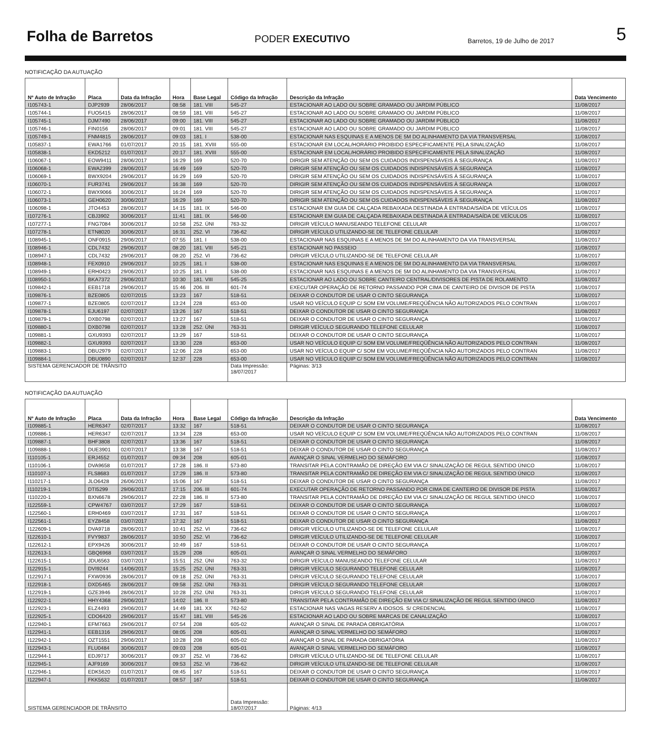Folha de Barretos
PODER EXECUTIVO
Barretos, 19 de Julho de 2017
5
NOTIFICAÇÃO DA AUTUAÇÃO
| Nº Auto de Infração | Placa | Data da Infração | Hora | Base Legal | Código da Infração | Descrição da Infração | Data Vencimento |
| --- | --- | --- | --- | --- | --- | --- | --- |
| I105743-1 | DJP2939 | 28/06/2017 | 08:58 | 181. VIII | 545-27 | ESTACIONAR AO LADO OU SOBRE GRAMADO OU JARDIM PÚBLICO | 11/08/2017 |
| I105744-1 | FUO5415 | 28/06/2017 | 08:59 | 181. VIII | 545-27 | ESTACIONAR AO LADO OU SOBRE GRAMADO OU JARDIM PÚBLICO | 11/08/2017 |
| I105745-1 | DJM7490 | 28/06/2017 | 09:00 | 181. VIII | 545-27 | ESTACIONAR AO LADO OU SOBRE GRAMADO OU JARDIM PÚBLICO | 11/08/2017 |
| I105746-1 | FIN0156 | 28/06/2017 | 09:01 | 181. VIII | 545-27 | ESTACIONAR AO LADO OU SOBRE GRAMADO OU JARDIM PÚBLICO | 11/08/2017 |
| I105749-1 | FNM4815 | 28/06/2017 | 09:03 | 181. I | 538-00 | ESTACIONAR NAS ESQUINAS E A MENOS DE 5M DO ALINHAMENTO DA VIA TRANSVERSAL | 11/08/2017 |
| I105837-1 | EWA1766 | 01/07/2017 | 20:15 | 181. XVIII | 555-00 | ESTACIONAR EM LOCAL/HORÁRIO PROIBIDO ESPECIFICAMENTE PELA SINALIZAÇÃO | 11/08/2017 |
| I105838-1 | EKD5212 | 01/07/2017 | 20:17 | 181. XVIII | 555-00 | ESTACIONAR EM LOCAL/HORÁRIO PROIBIDO ESPECIFICAMENTE PELA SINALIZAÇÃO | 11/08/2017 |
| I106067-1 | EOW9411 | 28/06/2017 | 16:29 | 169 | 520-70 | DIRIGIR SEM ATENÇÃO OU SEM OS CUIDADOS INDISPENSÁVEIS À SEGURANÇA | 11/08/2017 |
| I106068-1 | EWA2399 | 28/06/2017 | 16:49 | 169 | 520-70 | DIRIGIR SEM ATENÇÃO OU SEM OS CUIDADOS INDISPENSÁVEIS À SEGURANÇA | 11/08/2017 |
| I106069-1 | BWX9204 | 29/06/2017 | 16:29 | 169 | 520-70 | DIRIGIR SEM ATENÇÃO OU SEM OS CUIDADOS INDISPENSÁVEIS À SEGURANÇA | 11/08/2017 |
| I106070-1 | FUR3741 | 29/06/2017 | 16:38 | 169 | 520-70 | DIRIGIR SEM ATENÇÃO OU SEM OS CUIDADOS INDISPENSÁVEIS À SEGURANÇA | 11/08/2017 |
| I106072-1 | BWX9066 | 30/06/2017 | 16:24 | 169 | 520-70 | DIRIGIR SEM ATENÇÃO OU SEM OS CUIDADOS INDISPENSÁVEIS À SEGURANÇA | 11/08/2017 |
| I106073-1 | GEH0620 | 30/06/2017 | 16:29 | 169 | 520-70 | DIRIGIR SEM ATENÇÃO OU SEM OS CUIDADOS INDISPENSÁVEIS À SEGURANÇA | 11/08/2017 |
| I106098-1 | JTO4453 | 28/06/2017 | 14:15 | 181. IX | 546-00 | ESTACIONAR EM GUIA DE CALÇADA REBAIXADA DESTINADA À ENTRADA/SAÍDA DE VEÍCULOS | 11/08/2017 |
| I107276-1 | CBJ3902 | 30/06/2017 | 11:41 | 181. IX | 546-00 | ESTACIONAR EM GUIA DE CALÇADA REBAIXADA DESTINADA À ENTRADA/SAÍDA DE VEÍCULOS | 11/08/2017 |
| I107277-1 | FNG7084 | 30/06/2017 | 10:58 | 252. ÚNI | 763-32 | DIRIGIR VEÍCULO MANUSEANDO TELEFONE CELULAR | 11/08/2017 |
| I107278-1 | ETN8020 | 30/06/2017 | 16:31 | 252. VI | 736-62 | DIRIGIR VEÍCULO UTILIZANDO-SE DE TELEFONE CELULAR | 11/08/2017 |
| I108945-1 | ONF0915 | 29/06/2017 | 07:55 | 181. I | 538-00 | ESTACIONAR NAS ESQUINAS E A MENOS DE 5M DO ALINHAMENTO DA VIA TRANSVERSAL | 11/08/2017 |
| I108946-1 | CDL7432 | 29/06/2017 | 08:20 | 181. VIII | 545-21 | ESTACIONAR NO PASSEIO | 11/08/2017 |
| I108947-1 | CDL7432 | 29/06/2017 | 08:20 | 252. VI | 736-62 | DIRIGIR VEÍCULO UTILIZANDO-SE DE TELEFONE CELULAR | 11/08/2017 |
| I108948-1 | FEX0910 | 29/06/2017 | 10:25 | 181. I | 538-00 | ESTACIONAR NAS ESQUINAS E A MENOS DE 5M DO ALINHAMENTO DA VIA TRANSVERSAL | 11/08/2017 |
| I108949-1 | ERH0423 | 29/06/2017 | 10:25 | 181. I | 538-00 | ESTACIONAR NAS ESQUINAS E A MENOS DE 5M DO ALINHAMENTO DA VIA TRANSVERSAL | 11/08/2017 |
| I108950-1 | BKA7372 | 29/06/2017 | 10:30 | 181. VIII | 545-25 | ESTACIONAR AO LADO OU SOBRE CANTEIRO CENTRAL/DIVISORES DE PISTA DE ROLAMENTO | 11/08/2017 |
| I109842-1 | EEB1718 | 29/06/2017 | 15:46 | 206. III | 601-74 | EXECUTAR OPERAÇÃO DE RETORNO PASSANDO POR CIMA DE CANTEIRO DE DIVISOR DE PISTA | 11/08/2017 |
| I109876-1 | BZE0805 | 02/07/2015 | 13:23 | 167 | 518-51 | DEIXAR O CONDUTOR DE USAR O CINTO SEGURANÇA | 11/08/2017 |
| I109877-1 | BZE0805 | 02/07/2017 | 13:24 | 228 | 653-00 | USAR NO VEÍCULO EQUIP C/ SOM EM VOLUME/FREQÜÊNCIA NÃO AUTORIZADOS PELO CONTRAN | 11/08/2017 |
| I109878-1 | EJU6197 | 02/07/2017 | 13:26 | 167 | 518-51 | DEIXAR O CONDUTOR DE USAR O CINTO SEGURANÇA | 11/08/2017 |
| I109879-1 | DXB0798 | 02/07/2017 | 13:27 | 167 | 518-51 | DEIXAR O CONDUTOR DE USAR O CINTO SEGURANÇA | 11/08/2017 |
| I109880-1 | DXB0798 | 02/07/2017 | 13:28 | 252. ÚNI | 763-31 | DIRIGIR VEÍCULO SEGURANDO TELEFONE CELULAR | 11/08/2017 |
| I109881-1 | GXU9393 | 02/07/2017 | 13:29 | 167 | 518-51 | DEIXAR O CONDUTOR DE USAR O CINTO SEGURANÇA | 11/08/2017 |
| I109882-1 | GXU9393 | 02/07/2017 | 13:30 | 228 | 653-00 | USAR NO VEÍCULO EQUIP C/ SOM EM VOLUME/FREQÜÊNCIA NÃO AUTORIZADOS PELO CONTRAN | 11/08/2017 |
| I109883-1 | DBU2979 | 02/07/2017 | 12:06 | 228 | 653-00 | USAR NO VEÍCULO EQUIP C/ SOM EM VOLUME/FREQÜÊNCIA NÃO AUTORIZADOS PELO CONTRAN | 11/08/2017 |
| I109884-1 | DBU0890 | 02/07/2017 | 12:37 | 228 | 653-00 | USAR NO VEÍCULO EQUIP C/ SOM EM VOLUME/FREQÜÊNCIA NÃO AUTORIZADOS PELO CONTRAN | 11/08/2017 |
| SISTEMA GERENCIADOR DE TRÂNSITO | | | | | Data Impressão: 18/07/2017 | Páginas: 3/13 | |
NOTIFICAÇÃO DA AUTUAÇÃO
| Nº Auto de Infração | Placa | Data da Infração | Hora | Base Legal | Código da Infração | Descrição da Infração | Data Vencimento |
| --- | --- | --- | --- | --- | --- | --- | --- |
| I109885-1 | HER6347 | 02/07/2017 | 13:32 | 167 | 518-51 | DEIXAR O CONDUTOR DE USAR O CINTO SEGURANÇA | 11/08/2017 |
| I109886-1 | HER6347 | 02/07/2017 | 13:34 | 228 | 653-00 | USAR NO VEÍCULO EQUIP C/ SOM EM VOLUME/FREQÜÊNCIA NÃO AUTORIZADOS PELO CONTRAN | 11/08/2017 |
| I109887-1 | BHF3808 | 02/07/2017 | 13:36 | 167 | 518-51 | DEIXAR O CONDUTOR DE USAR O CINTO SEGURANÇA | 11/08/2017 |
| I109888-1 | DUE3901 | 02/07/2017 | 13:38 | 167 | 518-51 | DEIXAR O CONDUTOR DE USAR O CINTO SEGURANÇA | 11/08/2017 |
| I110105-1 | ERJ4552 | 01/07/2017 | 09:34 | 208 | 605-01 | AVANÇAR O SINAL VERMELHO DO SEMÁFORO | 11/08/2017 |
| I110106-1 | DVA9658 | 01/07/2017 | 17:28 | 186. II | 573-80 | TRANSITAR PELA CONTRAMÃO DE DIREÇÃO EM VIA C/ SINALIZAÇÃO DE REGUL SENTIDO ÚNICO | 11/08/2017 |
| I110107-1 | FLS8683 | 01/07/2017 | 17:29 | 186. II | 573-80 | TRANSITAR PELA CONTRAMÃO DE DIREÇÃO EM VIA C/ SINALIZAÇÃO DE REGUL SENTIDO ÚNICO | 11/08/2017 |
| I110217-1 | JLO6428 | 26/06/2017 | 15:06 | 167 | 518-51 | DEIXAR O CONDUTOR DE USAR O CINTO SEGURANÇA | 11/08/2017 |
| I110219-1 | DTI5299 | 29/06/2017 | 17:15 | 206. III | 601-74 | EXECUTAR OPERAÇÃO DE RETORNO PASSANDO POR CIMA DE CANTEIRO DE DIVISOR DE PISTA | 11/08/2017 |
| I110220-1 | BXN6678 | 29/06/2017 | 22:28 | 186. II | 573-80 | TRANSITAR PELA CONTRAMÃO DE DIREÇÃO EM VIA C/ SINALIZAÇÃO DE REGUL SENTIDO ÚNICO | 11/08/2017 |
| I122559-1 | CPW4767 | 03/07/2017 | 17:29 | 167 | 518-51 | DEIXAR O CONDUTOR DE USAR O CINTO SEGURANÇA | 11/08/2017 |
| I122560-1 | ERH0469 | 03/07/2017 | 17:31 | 167 | 518-51 | DEIXAR O CONDUTOR DE USAR O CINTO SEGURANÇA | 11/08/2017 |
| I122561-1 | EYZ8458 | 03/07/2017 | 17:32 | 167 | 518-51 | DEIXAR O CONDUTOR DE USAR O CINTO SEGURANÇA | 11/08/2017 |
| I122609-1 | DVA9718 | 28/06/2017 | 10:41 | 252. VI | 736-62 | DIRIGIR VEÍCULO UTILIZANDO-SE DE TELEFONE CELULAR | 11/08/2017 |
| I122610-1 | FVY9837 | 28/06/2017 | 10:50 | 252. VI | 736-62 | DIRIGIR VEÍCULO UTILIZANDO-SE DE TELEFONE CELULAR | 11/08/2017 |
| I122612-1 | EPX9426 | 30/06/2017 | 10:49 | 167 | 518-51 | DEIXAR O CONDUTOR DE USAR O CINTO SEGURANÇA | 11/08/2017 |
| I122613-1 | GBQ6968 | 03/07/2017 | 15:29 | 208 | 605-01 | AVANÇAR O SINAL VERMELHO DO SEMÁFORO | 11/08/2017 |
| I122615-1 | JDU6563 | 03/07/2017 | 15:51 | 252. ÚNI | 763-32 | DIRIGIR VEÍCULO MANUSEANDO TELEFONE CELULAR | 11/08/2017 |
| I122915-1 | DVI9244 | 14/06/2017 | 15:25 | 252. ÚNI | 763-31 | DIRIGIR VEÍCULO SEGURANDO TELEFONE CELULAR | 11/08/2017 |
| I122917-1 | FXW0936 | 28/06/2017 | 09:18 | 252. ÚNI | 763-31 | DIRIGIR VEÍCULO SEGURANDO TELEFONE CELULAR | 11/08/2017 |
| I122918-1 | DXD5465 | 28/06/2017 | 09:58 | 252. ÚNI | 763-31 | DIRIGIR VEÍCULO SEGURANDO TELEFONE CELULAR | 11/08/2017 |
| I122919-1 | GZE3946 | 28/06/2017 | 10:28 | 252. ÚNI | 763-31 | DIRIGIR VEÍCULO SEGURANDO TELEFONE CELULAR | 11/08/2017 |
| I122922-1 | HHY4368 | 29/06/2017 | 14:02 | 186. II | 573-80 | TRANSITAR PELA CONTRAMÃO DE DIREÇÃO EM VIA C/ SINALIZAÇÃO DE REGUL SENTIDO ÚNICO | 11/08/2017 |
| I122923-1 | ELZ4493 | 29/06/2017 | 14:49 | 181. XX | 762-52 | ESTACIONAR NAS VAGAS RESERV A IDOSOS. S/ CREDENCIAL | 11/08/2017 |
| I122925-1 | CDO6420 | 29/06/2017 | 15:47 | 181. VIII | 545-26 | ESTACIONAR AO LADO OU SOBRE MARCAS DE CANALIZAÇÃO | 11/08/2017 |
| I122940-1 | EFM7663 | 29/06/2017 | 07:54 | 208 | 605-02 | AVANÇAR O SINAL DE PARADA OBRIGATÓRIA | 11/08/2017 |
| I122941-1 | EEB1316 | 29/06/2017 | 08:05 | 208 | 605-01 | AVANÇAR O SINAL VERMELHO DO SEMÁFORO | 11/08/2017 |
| I122942-1 | OZT1551 | 29/06/2017 | 10:28 | 208 | 605-02 | AVANÇAR O SINAL DE PARADA OBRIGATÓRIA | 11/08/2017 |
| I122943-1 | FLU0484 | 30/06/2017 | 09:03 | 208 | 605-01 | AVANÇAR O SINAL VERMELHO DO SEMÁFORO | 11/08/2017 |
| I122944-1 | EDJ9717 | 30/06/2017 | 09:37 | 252. VI | 736-62 | DIRIGIR VEÍCULO UTILIZANDO-SE DE TELEFONE CELULAR | 11/08/2017 |
| I122945-1 | AJF9169 | 30/06/2017 | 09:53 | 252. VI | 736-62 | DIRIGIR VEÍCULO UTILIZANDO-SE DE TELEFONE CELULAR | 11/08/2017 |
| I122946-1 | EDK5620 | 01/07/2017 | 08:45 | 167 | 518-51 | DEIXAR O CONDUTOR DE USAR O CINTO SEGURANÇA | 11/08/2017 |
| I122947-1 | FKK5632 | 01/07/2017 | 08:57 | 167 | 518-51 | DEIXAR O CONDUTOR DE USAR O CINTO SEGURANÇA | 11/08/2017 |
| SISTEMA GERENCIADOR DE TRÂNSITO | | | | | Data Impressão: 18/07/2017 | Páginas: 4/13 | |